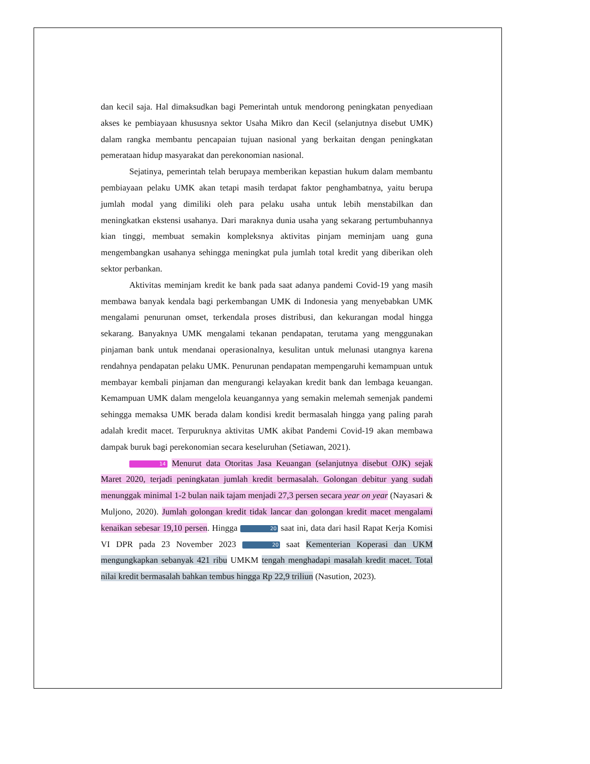dan kecil saja. Hal dimaksudkan bagi Pemerintah untuk mendorong peningkatan penyediaan akses ke pembiayaan khususnya sektor Usaha Mikro dan Kecil (selanjutnya disebut UMK) dalam rangka membantu pencapaian tujuan nasional yang berkaitan dengan peningkatan pemerataan hidup masyarakat dan perekonomian nasional.
Sejatinya, pemerintah telah berupaya memberikan kepastian hukum dalam membantu pembiayaan pelaku UMK akan tetapi masih terdapat faktor penghambatnya, yaitu berupa jumlah modal yang dimiliki oleh para pelaku usaha untuk lebih menstabilkan dan meningkatkan ekstensi usahanya. Dari maraknya dunia usaha yang sekarang pertumbuhannya kian tinggi, membuat semakin kompleksnya aktivitas pinjam meminjam uang guna mengembangkan usahanya sehingga meningkat pula jumlah total kredit yang diberikan oleh sektor perbankan.
Aktivitas meminjam kredit ke bank pada saat adanya pandemi Covid-19 yang masih membawa banyak kendala bagi perkembangan UMK di Indonesia yang menyebabkan UMK mengalami penurunan omset, terkendala proses distribusi, dan kekurangan modal hingga sekarang. Banyaknya UMK mengalami tekanan pendapatan, terutama yang menggunakan pinjaman bank untuk mendanai operasionalnya, kesulitan untuk melunasi utangnya karena rendahnya pendapatan pelaku UMK. Penurunan pendapatan mempengaruhi kemampuan untuk membayar kembali pinjaman dan mengurangi kelayakan kredit bank dan lembaga keuangan. Kemampuan UMK dalam mengelola keuangannya yang semakin melemah semenjak pandemi sehingga memaksa UMK berada dalam kondisi kredit bermasalah hingga yang paling parah adalah kredit macet. Terpuruknya aktivitas UMK akibat Pandemi Covid-19 akan membawa dampak buruk bagi perekonomian secara keseluruhan (Setiawan, 2021).
14 Menurut data Otoritas Jasa Keuangan (selanjutnya disebut OJK) sejak Maret 2020, terjadi peningkatan jumlah kredit bermasalah. Golongan debitur yang sudah menunggak minimal 1-2 bulan naik tajam menjadi 27,3 persen secara year on year (Nayasari & Muljono, 2020). Jumlah golongan kredit tidak lancar dan golongan kredit macet mengalami kenaikan sebesar 19,10 persen. Hingga 20 saat ini, data dari hasil Rapat Kerja Komisi VI DPR pada 23 November 2023 20 saat Kementerian Koperasi dan UKM mengungkapkan sebanyak 421 ribu UMKM tengah menghadapi masalah kredit macet. Total nilai kredit bermasalah bahkan tembus hingga Rp 22,9 triliun (Nasution, 2023).